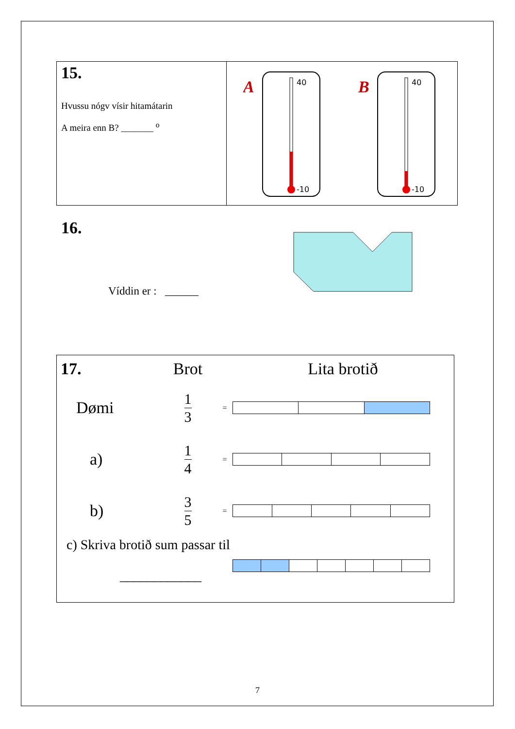15.
Hvussu nógv vísir hitamátarin
A meira enn B? _______ <sup>o</sup>
A
40
-10
B
40
-10
16.
Víddin er : ______
| 17. | Brot | | Lita brotið |
| Dømi | 1 3 | = | |
| a) | 1 4 | = | |
| b) | 3 5 | = | |
| c) Skriva brotið sum passar til ____________ | | | |
7